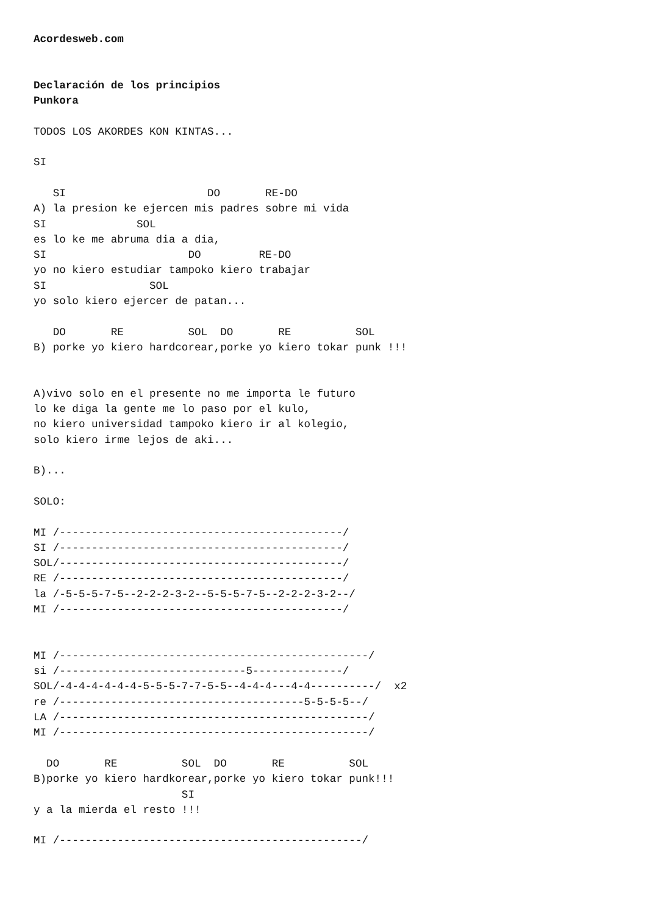Acordesweb.com


Declaración de los principios
Punkora

TODOS LOS AKORDES KON KINTAS...

SI

   SI                      DO       RE-DO
A) la presion ke ejercen mis padres sobre mi vida
SI              SOL
es lo ke me abruma dia a dia,
SI                      DO         RE-DO
yo no kiero estudiar tampoko kiero trabajar
SI                SOL
yo solo kiero ejercer de patan...

   DO       RE          SOL  DO       RE          SOL
B) porke yo kiero hardcorear,porke yo kiero tokar punk !!!


A)vivo solo en el presente no me importa le futuro
lo ke diga la gente me lo paso por el kulo,
no kiero universidad tampoko kiero ir al kolegio,
solo kiero irme lejos de aki...

B)...

SOLO:

MI /--------------------------------------------/
SI /--------------------------------------------/
SOL/--------------------------------------------/
RE /--------------------------------------------/
la /-5-5-5-7-5--2-2-2-3-2--5-5-5-7-5--2-2-2-3-2--/
MI /--------------------------------------------/


MI /------------------------------------------------/
si /-----------------------------5--------------/
SOL/-4-4-4-4-4-4-5-5-5-7-7-5-5--4-4-4---4-4----------/  x2
re /--------------------------------------5-5-5-5--/
LA /------------------------------------------------/
MI /------------------------------------------------/

  DO       RE          SOL  DO       RE          SOL
B)porke yo kiero hardkorear,porke yo kiero tokar punk!!!
                       SI
y a la mierda el resto !!!

MI /-----------------------------------------------/